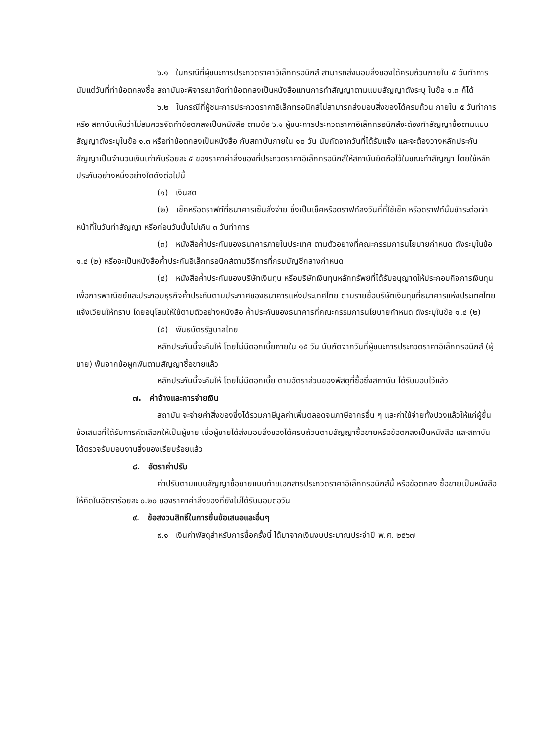๖.๑ ในกรณีที่ผู้ชนะการประกวดราคาอิเล็กทรอนิกส์ สามารถส่งมอบสิ่งของได้ครบถ้วนภายใน ๕ วันทำการ นับแต่วันที่ทำข้อตกลงซื้อ สถาบันจะพิจารณาจัดทำข้อตกลงเป็นหนังสือแทนการทำสัญญาตามแบบสัญญาดังระบุ ในข้อ ๑.๓ ก็ได้
๖.๒ ในกรณีที่ผู้ชนะการประกวดราคาอิเล็กทรอนิกส์ไม่สามารถส่งมอบสิ่งของได้ครบถ้วน ภายใน ๕ วันทำการ หรือ สถาบันเห็นว่าไม่สมควรจัดทำข้อตกลงเป็นหนังสือ ตามข้อ ๖.๑ ผู้ชนะการประกวดราคาอิเล็กทรอนิกส์จะต้องทำสัญญาซื้อตามแบบสัญญาดังระบุในข้อ ๑.๓ หรือทำข้อตกลงเป็นหนังสือ กับสถาบันภายใน ๑๐ วัน นับถัดจากวันที่ได้รับแจ้ง และจะต้องวางหลักประกันสัญญาเป็นจำนวนเงินเท่ากับร้อยละ ๕ ของราคาค่าสิ่งของที่ประกวดราคาอิเล็กทรอนิกส์ให้สถาบันยึดถือไว้ในขณะทำสัญญา โดยใช้หลักประกันอย่างหนึ่งอย่างใดดังต่อไปนี้
(๑) เงินสด
(๒) เช็คหรือดราฟท์ที่ธนาคารเซ็นสั่งจ่าย ซึ่งเป็นเช็คหรือดราฟท์ลงวันที่ที่ใช้เช็ค หรือดราฟท์นั้นชำระต่อเจ้าหน้าที่ในวันทำสัญญา หรือก่อนวันนั้นไม่เกิน ๓ วันทำการ
(๓) หนังสือค้ำประกันของธนาคารภายในประเทศ ตามตัวอย่างที่คณะกรรมการนโยบายกำหนด ดังระบุในข้อ ๑.๔ (๒) หรือจะเป็นหนังสือค้ำประกันอิเล็กทรอนิกส์ตามวิธีการที่กรมบัญชีกลางกำหนด
(๔) หนังสือค้ำประกันของบริษัทเงินทุน หรือบริษัทเงินทุนหลักทรัพย์ที่ได้รับอนุญาตให้ประกอบกิจการเงินทุนเพื่อการพาณิชย์และประกอบธุรกิจค้ำประกันตามประกาศของธนาคารแห่งประเทศไทย ตามรายชื่อบริษัทเงินทุนที่ธนาคารแห่งประเทศไทยแจ้งเวียนให้ทราบ โดยอนุโลมให้ใช้ตามตัวอย่างหนังสือ ค้ำประกันของธนาคารที่คณะกรรมการนโยบายกำหนด ดังระบุในข้อ ๑.๔ (๒)
(๕) พันธบัตรรัฐบาลไทย
หลักประกันนี้จะคืนให้ โดยไม่มีดอกเบี้ยภายใน ๑๕ วัน นับถัดจากวันที่ผู้ชนะการประกวดราคาอิเล็กทรอนิกส์ (ผู้ขาย) พ้นจากข้อผูกพันตามสัญญาซื้อขายแล้ว
หลักประกันนี้จะคืนให้ โดยไม่มีดอกเบี้ย ตามอัตราส่วนของพัสดุที่ซื้อซึ่งสถาบัน ได้รับมอบไว้แล้ว
๗. ค่าจ้างและการจ่ายเงิน
สถาบัน จะจ่ายค่าสิ่งของซึ่งได้รวมภาษีมูลค่าเพิ่มตลอดจนภาษีอากรอื่น ๆ และค่าใช้จ่ายทั้งปวงแล้วให้แก่ผู้ยื่นข้อเสนอที่ได้รับการคัดเลือกให้เป็นผู้ขาย เมื่อผู้ขายได้ส่งมอบสิ่งของได้ครบถ้วนตามสัญญาซื้อขายหรือข้อตกลงเป็นหนังสือ และสถาบันได้ตรวจรับมอบงานสิ่งของเรียบร้อยแล้ว
๘. อัตราค่าปรับ
ค่าปรับตามแบบสัญญาซื้อขายแนบท้ายเอกสารประกวดราคาอิเล็กทรอนิกส์นี้ หรือข้อตกลง ซื้อขายเป็นหนังสือ ให้คิดในอัตราร้อยละ ๐.๒๐ ของราคาค่าสิ่งของที่ยังไม่ได้รับมอบต่อวัน
๙. ข้อสงวนสิทธิ์ในการยื่นข้อเสนอและอื่นๆ
๙.๑ เงินค่าพัสดุสำหรับการซื้อครั้งนี้ ได้มาจากเงินงบประมาณประจำปี พ.ศ. ๒๕๖๗